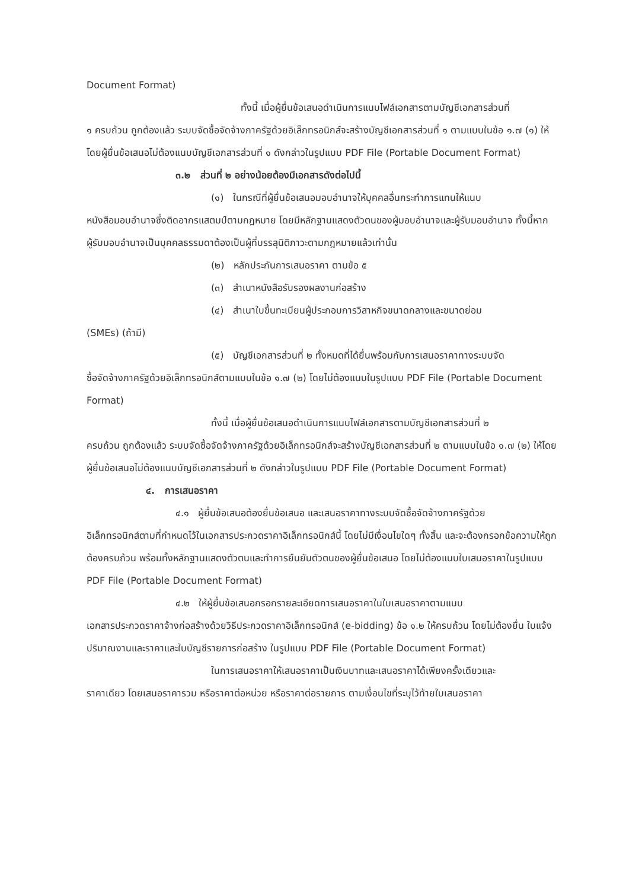Document Format)
ทั้งนี้ เมื่อผู้ยื่นข้อเสนอดำเนินการแนบไฟล์เอกสารตามบัญชีเอกสารส่วนที่
๑ ครบถ้วน ถูกต้องแล้ว ระบบจัดซื้อจัดจ้างภาครัฐด้วยอิเล็กทรอนิกส์จะสร้างบัญชีเอกสารส่วนที่ ๑ ตามแบบในข้อ ๑.๗ (๑) ให้โดยผู้ยื่นข้อเสนอไม่ต้องแนบบัญชีเอกสารส่วนที่ ๑ ดังกล่าวในรูปแบบ PDF File (Portable Document Format)
๓.๒ ส่วนที่ ๒ อย่างน้อยต้องมีเอกสารดังต่อไปนี้
(๑) ในกรณีที่ผู้ยื่นข้อเสนอมอบอำนาจให้บุคคลอื่นกระทำการแทนให้แนบ
หนังสือมอบอำนาจซึ่งติดอากรแสตมป์ตามกฎหมาย โดยมีหลักฐานแสดงตัวตนของผู้มอบอำนาจและผู้รับมอบอำนาจ ทั้งนี้หากผู้รับมอบอำนาจเป็นบุคคลธรรมดาต้องเป็นผู้ที่บรรลุนิติภาวะตามกฎหมายแล้วเท่านั้น
(๒) หลักประกันการเสนอราคา ตามข้อ ๕
(๓) สำเนาหนังสือรับรองผลงานก่อสร้าง
(๔) สำเนาใบขึ้นทะเบียนผู้ประกอบการวิสาหกิจขนาดกลางและขนาดย่อม
(SMEs) (ถ้ามี)
(๕) บัญชีเอกสารส่วนที่ ๒ ทั้งหมดที่ได้ยื่นพร้อมกับการเสนอราคาทางระบบจัด
ซื้อจัดจ้างภาครัฐด้วยอิเล็กทรอนิกส์ตามแบบในข้อ ๑.๗ (๒) โดยไม่ต้องแนบในรูปแบบ PDF File (Portable Document Format)
ทั้งนี้ เมื่อผู้ยื่นข้อเสนอดำเนินการแนบไฟล์เอกสารตามบัญชีเอกสารส่วนที่ ๒
ครบถ้วน ถูกต้องแล้ว ระบบจัดซื้อจัดจ้างภาครัฐด้วยอิเล็กทรอนิกส์จะสร้างบัญชีเอกสารส่วนที่ ๒ ตามแบบในข้อ ๑.๗ (๒) ให้โดยผู้ยื่นข้อเสนอไม่ต้องแนบบัญชีเอกสารส่วนที่ ๒ ดังกล่าวในรูปแบบ PDF File (Portable Document Format)
๔. การเสนอราคา
๔.๑ ผู้ยื่นข้อเสนอต้องยื่นข้อเสนอ และเสนอราคาทางระบบจัดซื้อจัดจ้างภาครัฐด้วย
อิเล็กทรอนิกส์ตามที่กำหนดไว้ในเอกสารประกวดราคาอิเล็กทรอนิกส์นี้ โดยไม่มีเงื่อนไขใดๆ ทั้งสิ้น และจะต้องกรอกข้อความให้ถูกต้องครบถ้วน พร้อมทั้งหลักฐานแสดงตัวตนและทำการยืนยันตัวตนของผู้ยื่นข้อเสนอ โดยไม่ต้องแนบใบเสนอราคาในรูปแบบ PDF File (Portable Document Format)
๔.๒ ให้ผู้ยื่นข้อเสนอกรอกรายละเอียดการเสนอราคาในใบเสนอราคาตามแนบ
เอกสารประกวดราคาจ้างก่อสร้างด้วยวิธีประกวดราคาอิเล็กทรอนิกส์ (e-bidding) ข้อ ๑.๒ ให้ครบถ้วน โดยไม่ต้องยื่น ใบแจ้งปริมาณงานและราคาและใบบัญชีรายการก่อสร้าง ในรูปแบบ PDF File (Portable Document Format)
ในการเสนอราคาให้เสนอราคาเป็นเงินบาทและเสนอราคาได้เพียงครั้งเดียวและ
ราคาเดียว โดยเสนอราคารวม หรือราคาต่อหน่วย หรือราคาต่อรายการ ตามเงื่อนไขที่ระบุไว้ท้ายใบเสนอราคา